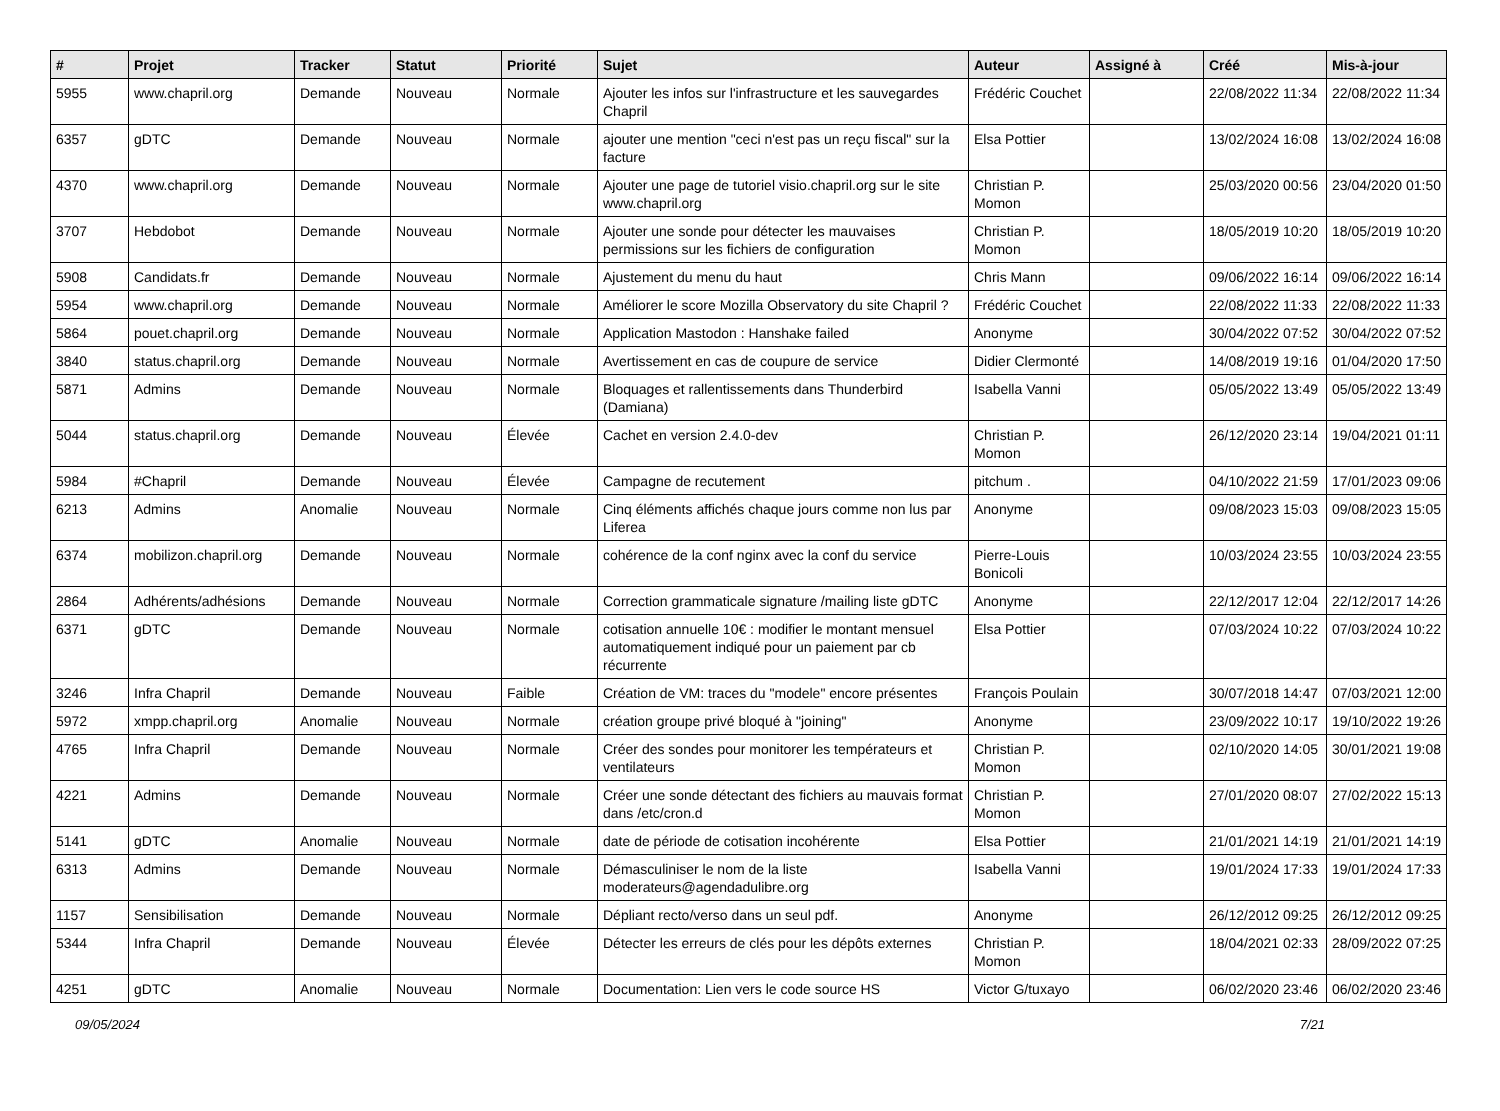| # | Projet | Tracker | Statut | Priorité | Sujet | Auteur | Assigné à | Créé | Mis-à-jour |
| --- | --- | --- | --- | --- | --- | --- | --- | --- | --- |
| 5955 | www.chapril.org | Demande | Nouveau | Normale | Ajouter les infos sur l'infrastructure et les sauvegardes Chapril | Frédéric Couchet | | 22/08/2022 11:34 | 22/08/2022 11:34 |
| 6357 | gDTC | Demande | Nouveau | Normale | ajouter une mention "ceci n'est pas un reçu fiscal" sur la facture | Elsa Pottier | | 13/02/2024 16:08 | 13/02/2024 16:08 |
| 4370 | www.chapril.org | Demande | Nouveau | Normale | Ajouter une page de tutoriel visio.chapril.org sur le site www.chapril.org | Christian P. Momon | | 25/03/2020 00:56 | 23/04/2020 01:50 |
| 3707 | Hebdobot | Demande | Nouveau | Normale | Ajouter une sonde pour détecter les mauvaises permissions sur les fichiers de configuration | Christian P. Momon | | 18/05/2019 10:20 | 18/05/2019 10:20 |
| 5908 | Candidats.fr | Demande | Nouveau | Normale | Ajustement du menu du haut | Chris Mann | | 09/06/2022 16:14 | 09/06/2022 16:14 |
| 5954 | www.chapril.org | Demande | Nouveau | Normale | Améliorer le score Mozilla Observatory du site Chapril ? | Frédéric Couchet | | 22/08/2022 11:33 | 22/08/2022 11:33 |
| 5864 | pouet.chapril.org | Demande | Nouveau | Normale | Application Mastodon : Hanshake failed | Anonyme | | 30/04/2022 07:52 | 30/04/2022 07:52 |
| 3840 | status.chapril.org | Demande | Nouveau | Normale | Avertissement en cas de coupure de service | Didier Clermonté | | 14/08/2019 19:16 | 01/04/2020 17:50 |
| 5871 | Admins | Demande | Nouveau | Normale | Bloquages et rallentissements dans Thunderbird (Damiana) | Isabella Vanni | | 05/05/2022 13:49 | 05/05/2022 13:49 |
| 5044 | status.chapril.org | Demande | Nouveau | Élevée | Cachet en version 2.4.0-dev | Christian P. Momon | | 26/12/2020 23:14 | 19/04/2021 01:11 |
| 5984 | #Chapril | Demande | Nouveau | Élevée | Campagne de recutement | pitchum . | | 04/10/2022 21:59 | 17/01/2023 09:06 |
| 6213 | Admins | Anomalie | Nouveau | Normale | Cinq éléments affichés chaque jours comme non lus par Liferea | Anonyme | | 09/08/2023 15:03 | 09/08/2023 15:05 |
| 6374 | mobilizon.chapril.org | Demande | Nouveau | Normale | cohérence de la conf nginx avec la conf du service | Pierre-Louis Bonicoli | | 10/03/2024 23:55 | 10/03/2024 23:55 |
| 2864 | Adhérents/adhésions | Demande | Nouveau | Normale | Correction grammaticale signature /mailing liste gDTC | Anonyme | | 22/12/2017 12:04 | 22/12/2017 14:26 |
| 6371 | gDTC | Demande | Nouveau | Normale | cotisation annuelle 10€ : modifier le montant mensuel automatiquement indiqué pour un paiement par cb récurrente | Elsa Pottier | | 07/03/2024 10:22 | 07/03/2024 10:22 |
| 3246 | Infra Chapril | Demande | Nouveau | Faible | Création de VM: traces du "modele" encore présentes | François Poulain | | 30/07/2018 14:47 | 07/03/2021 12:00 |
| 5972 | xmpp.chapril.org | Anomalie | Nouveau | Normale | création groupe privé bloqué à "joining" | Anonyme | | 23/09/2022 10:17 | 19/10/2022 19:26 |
| 4765 | Infra Chapril | Demande | Nouveau | Normale | Créer des sondes pour monitorer les températeurs et ventilateurs | Christian P. Momon | | 02/10/2020 14:05 | 30/01/2021 19:08 |
| 4221 | Admins | Demande | Nouveau | Normale | Créer une sonde détectant des fichiers au mauvais format dans /etc/cron.d | Christian P. Momon | | 27/01/2020 08:07 | 27/02/2022 15:13 |
| 5141 | gDTC | Anomalie | Nouveau | Normale | date de période de cotisation incohérente | Elsa Pottier | | 21/01/2021 14:19 | 21/01/2021 14:19 |
| 6313 | Admins | Demande | Nouveau | Normale | Démasculiniser le nom de la liste moderateurs@agendadulibre.org | Isabella Vanni | | 19/01/2024 17:33 | 19/01/2024 17:33 |
| 1157 | Sensibilisation | Demande | Nouveau | Normale | Dépliant recto/verso dans un seul pdf. | Anonyme | | 26/12/2012 09:25 | 26/12/2012 09:25 |
| 5344 | Infra Chapril | Demande | Nouveau | Élevée | Détecter les erreurs de clés pour les dépôts externes | Christian P. Momon | | 18/04/2021 02:33 | 28/09/2022 07:25 |
| 4251 | gDTC | Anomalie | Nouveau | Normale | Documentation: Lien vers le code source HS | Victor G/tuxayo | | 06/02/2020 23:46 | 06/02/2020 23:46 |
09/05/2024 7/21